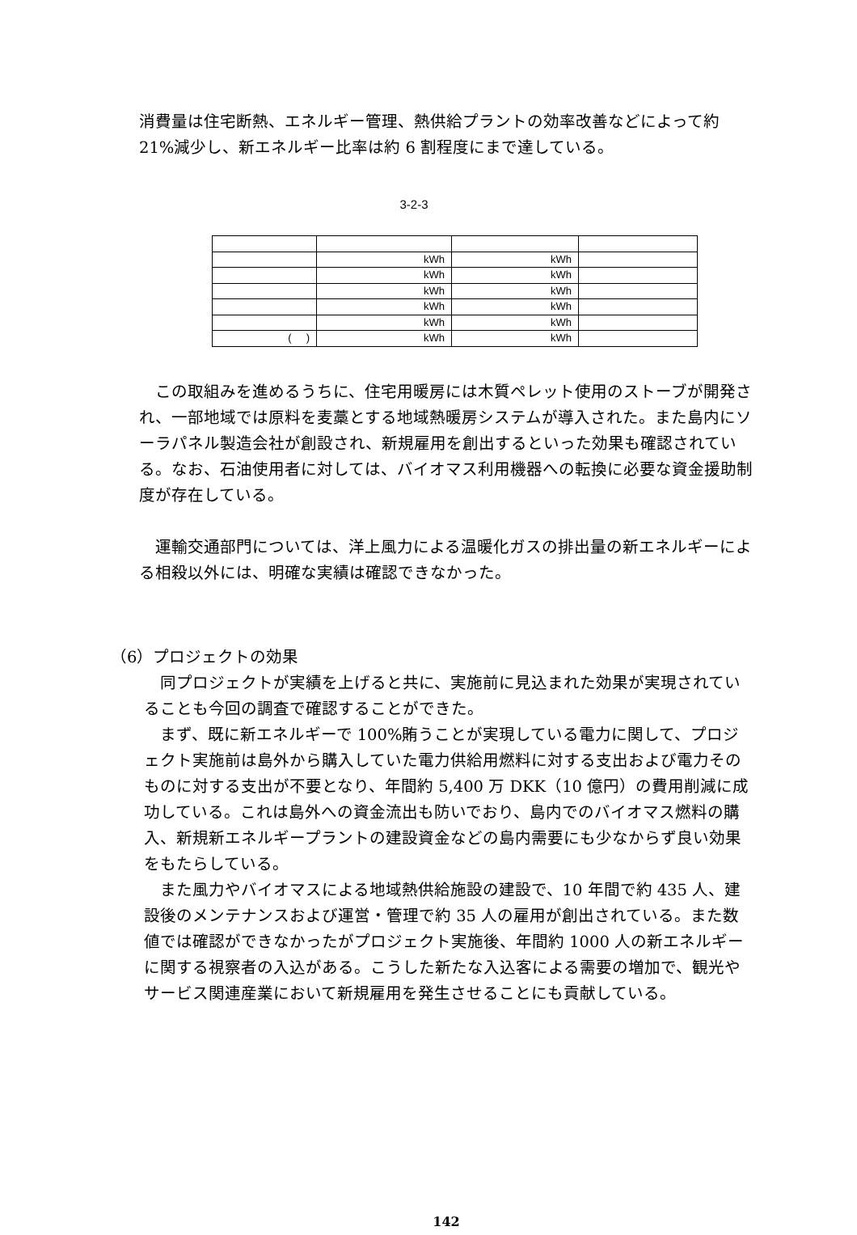消費量は住宅断熱、エネルギー管理、熱供給プラントの効率改善などによって約21%減少し、新エネルギー比率は約 6 割程度にまで達している。
3-2-3
| | kWh | kWh | |
| | kWh | kWh | |
| | kWh | kWh | |
| | kWh | kWh | |
| | kWh | kWh | |
| ( ) | kWh | kWh | |
 この取組みを進めるうちに、住宅用暖房には木質ペレット使用のストーブが開発され、一部地域では原料を麦藁とする地域熱暖房システムが導入された。また島内にソーラパネル製造会社が創設され、新規雇用を創出するといった効果も確認されている。なお、石油使用者に対しては、バイオマス利用機器への転換に必要な資金援助制度が存在している。
 運輸交通部門については、洋上風力による温暖化ガスの排出量の新エネルギーによる相殺以外には、明確な実績は確認できなかった。
（6）プロジェクトの効果
 同プロジェクトが実績を上げると共に、実施前に見込まれた効果が実現されていることも今回の調査で確認することができた。
 まず、既に新エネルギーで 100%賄うことが実現している電力に関して、プロジェクト実施前は島外から購入していた電力供給用燃料に対する支出および電力そのものに対する支出が不要となり、年間約 5,400 万 DKK（10 億円）の費用削減に成功している。これは島外への資金流出も防いでおり、島内でのバイオマス燃料の購入、新規新エネルギープラントの建設資金などの島内需要にも少なからず良い効果をもたらしている。
 また風力やバイオマスによる地域熱供給施設の建設で、10 年間で約 435 人、建設後のメンテナンスおよび運営・管理で約 35 人の雇用が創出されている。また数値では確認ができなかったがプロジェクト実施後、年間約 1000 人の新エネルギーに関する視察者の入込がある。こうした新たな入込客による需要の増加で、観光やサービス関連産業において新規雇用を発生させることにも貢献している。
142